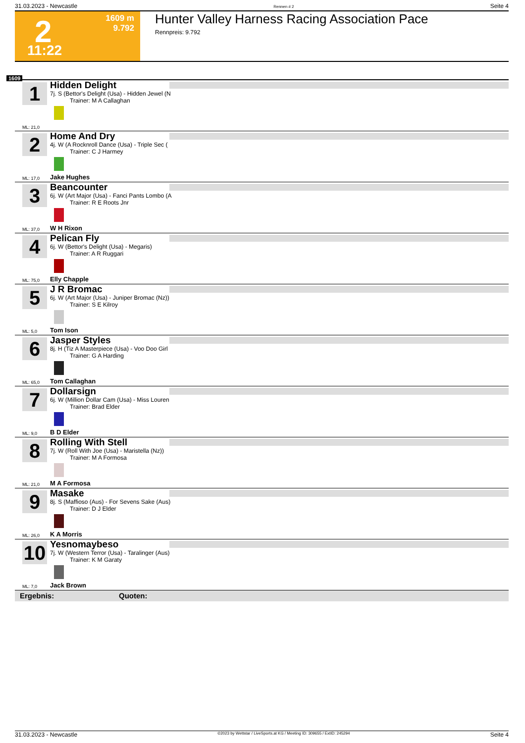31.03.2023 - Newcastle Rennen # 2 Seite 4
2 1609 m
9.792
11:22
Hunter Valley Harness Racing Association Pace
Rennpreis: 9.792
1609
1
Hidden Delight
7j. S (Bettor's Delight (Usa) - Hidden Jewel (N
Trainer: M A Callaghan
ML: 21,0
2
Home And Dry
4j. W (A Rocknroll Dance (Usa) - Triple Sec (
Trainer: C J Harmey
ML: 17,0 Jake Hughes
3
Beancounter
6j. W (Art Major (Usa) - Fanci Pants Lombo (A
Trainer: R E Roots Jnr
ML: 37,0 W H Rixon
4
Pelican Fly
6j. W (Bettor's Delight (Usa) - Megaris)
Trainer: A R Ruggari
ML: 75,0 Elly Chapple
5
J R Bromac
6j. W (Art Major (Usa) - Juniper Bromac (Nz))
Trainer: S E Kilroy
ML: 5,0 Tom Ison
6
Jasper Styles
8j. H (Tiz A Masterpiece (Usa) - Voo Doo Girl
Trainer: G A Harding
ML: 65,0 Tom Callaghan
7
Dollarsign
6j. W (Million Dollar Cam (Usa) - Miss Louren
Trainer: Brad Elder
ML: 9,0 B D Elder
8
Rolling With Stell
7j. W (Roll With Joe (Usa) - Maristella (Nz))
Trainer: M A Formosa
ML: 21,0 M A Formosa
9
Masake
8j. S (Maffioso (Aus) - For Sevens Sake (Aus)
Trainer: D J Elder
ML: 26,0 K A Morris
10
Yesnomaybeso
7j. W (Western Terror (Usa) - Taralinger (Aus)
Trainer: K M Garaty
ML: 7,0 Jack Brown
Ergebnis: Quoten:
31.03.2023 - Newcastle ©2023 by Wettstar / LiveSports.at KG / Meeting ID: 309655 / ExtID: 245294 Seite 4